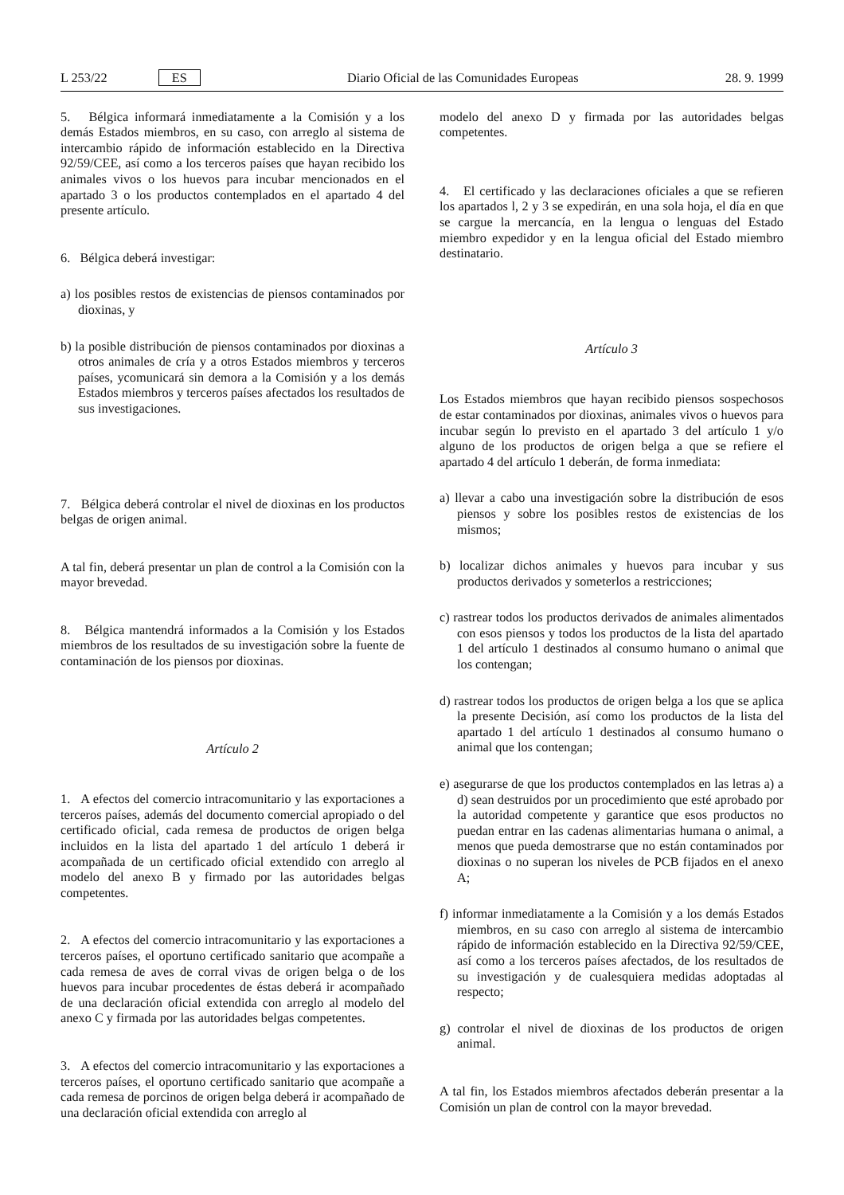L 253/22 ES Diario Oficial de las Comunidades Europeas 28. 9. 1999
5. Bélgica informará inmediatamente a la Comisión y a los demás Estados miembros, en su caso, con arreglo al sistema de intercambio rápido de información establecido en la Directiva 92/59/CEE, así como a los terceros países que hayan recibido los animales vivos o los huevos para incubar mencionados en el apartado 3 o los productos contemplados en el apartado 4 del presente artículo.
6. Bélgica deberá investigar:
a) los posibles restos de existencias de piensos contaminados por dioxinas, y
b) la posible distribución de piensos contaminados por dioxinas a otros animales de cría y a otros Estados miembros y terceros países, ycomunicará sin demora a la Comisión y a los demás Estados miembros y terceros países afectados los resultados de sus investigaciones.
7. Bélgica deberá controlar el nivel de dioxinas en los productos belgas de origen animal.
A tal fin, deberá presentar un plan de control a la Comisión con la mayor brevedad.
8. Bélgica mantendrá informados a la Comisión y los Estados miembros de los resultados de su investigación sobre la fuente de contaminación de los piensos por dioxinas.
Artículo 2
1. A efectos del comercio intracomunitario y las exportaciones a terceros países, además del documento comercial apropiado o del certificado oficial, cada remesa de productos de origen belga incluidos en la lista del apartado 1 del artículo 1 deberá ir acompañada de un certificado oficial extendido con arreglo al modelo del anexo B y firmado por las autoridades belgas competentes.
2. A efectos del comercio intracomunitario y las exportaciones a terceros países, el oportuno certificado sanitario que acompañe a cada remesa de aves de corral vivas de origen belga o de los huevos para incubar procedentes de éstas deberá ir acompañado de una declaración oficial extendida con arreglo al modelo del anexo C y firmada por las autoridades belgas competentes.
3. A efectos del comercio intracomunitario y las exportaciones a terceros países, el oportuno certificado sanitario que acompañe a cada remesa de porcinos de origen belga deberá ir acompañado de una declaración oficial extendida con arreglo al
modelo del anexo D y firmada por las autoridades belgas competentes.
4. El certificado y las declaraciones oficiales a que se refieren los apartados l, 2 y 3 se expedirán, en una sola hoja, el día en que se cargue la mercancía, en la lengua o lenguas del Estado miembro expedidor y en la lengua oficial del Estado miembro destinatario.
Artículo 3
Los Estados miembros que hayan recibido piensos sospechosos de estar contaminados por dioxinas, animales vivos o huevos para incubar según lo previsto en el apartado 3 del artículo 1 y/o alguno de los productos de origen belga a que se refiere el apartado 4 del artículo 1 deberán, de forma inmediata:
a) llevar a cabo una investigación sobre la distribución de esos piensos y sobre los posibles restos de existencias de los mismos;
b) localizar dichos animales y huevos para incubar y sus productos derivados y someterlos a restricciones;
c) rastrear todos los productos derivados de animales alimentados con esos piensos y todos los productos de la lista del apartado 1 del artículo 1 destinados al consumo humano o animal que los contengan;
d) rastrear todos los productos de origen belga a los que se aplica la presente Decisión, así como los productos de la lista del apartado 1 del artículo 1 destinados al consumo humano o animal que los contengan;
e) asegurarse de que los productos contemplados en las letras a) a d) sean destruidos por un procedimiento que esté aprobado por la autoridad competente y garantice que esos productos no puedan entrar en las cadenas alimentarias humana o animal, a menos que pueda demostrarse que no están contaminados por dioxinas o no superan los niveles de PCB fijados en el anexo A;
f) informar inmediatamente a la Comisión y a los demás Estados miembros, en su caso con arreglo al sistema de intercambio rápido de información establecido en la Directiva 92/59/CEE, así como a los terceros países afectados, de los resultados de su investigación y de cualesquiera medidas adoptadas al respecto;
g) controlar el nivel de dioxinas de los productos de origen animal.
A tal fin, los Estados miembros afectados deberán presentar a la Comisión un plan de control con la mayor brevedad.